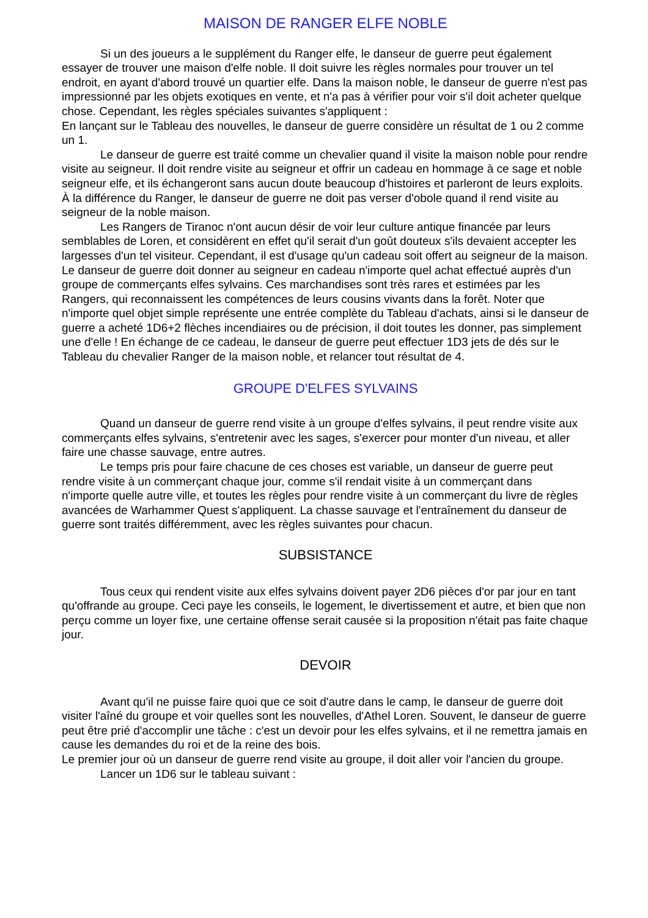MAISON DE RANGER ELFE NOBLE
Si un des joueurs a le supplément du Ranger elfe, le danseur de guerre peut également essayer de trouver une maison d'elfe noble. Il doit suivre les règles normales pour trouver un tel endroit, en ayant d'abord trouvé un quartier elfe. Dans la maison noble, le danseur de guerre n'est pas impressionné par les objets exotiques en vente, et n'a pas à vérifier pour voir s'il doit acheter quelque chose. Cependant, les règles spéciales suivantes s'appliquent :
En lançant sur le Tableau des nouvelles, le danseur de guerre considère un résultat de 1 ou 2 comme un 1.
Le danseur de guerre est traité comme un chevalier quand il visite la maison noble pour rendre visite au seigneur. Il doit rendre visite au seigneur et offrir un cadeau en hommage à ce sage et noble seigneur elfe, et ils échangeront sans aucun doute beaucoup d'histoires et parleront de leurs exploits. À la différence du Ranger, le danseur de guerre ne doit pas verser d'obole quand il rend visite au seigneur de la noble maison.
Les Rangers de Tiranoc n'ont aucun désir de voir leur culture antique financée par leurs semblables de Loren, et considèrent en effet qu'il serait d'un goût douteux s'ils devaient accepter les largesses d'un tel visiteur. Cependant, il est d'usage qu'un cadeau soit offert au seigneur de la maison. Le danseur de guerre doit donner au seigneur en cadeau n'importe quel achat effectué auprès d'un groupe de commerçants elfes sylvains. Ces marchandises sont très rares et estimées par les Rangers, qui reconnaissent les compétences de leurs cousins vivants dans la forêt. Noter que n'importe quel objet simple représente une entrée complète du Tableau d'achats, ainsi si le danseur de guerre a acheté 1D6+2 flèches incendiaires ou de précision, il doit toutes les donner, pas simplement une d'elle ! En échange de ce cadeau, le danseur de guerre peut effectuer 1D3 jets de dés sur le Tableau du chevalier Ranger de la maison noble, et relancer tout résultat de 4.
GROUPE D'ELFES SYLVAINS
Quand un danseur de guerre rend visite à un groupe d'elfes sylvains, il peut rendre visite aux commerçants elfes sylvains, s'entretenir avec les sages, s'exercer pour monter d'un niveau, et aller faire une chasse sauvage, entre autres.
Le temps pris pour faire chacune de ces choses est variable, un danseur de guerre peut rendre visite à un commerçant chaque jour, comme s'il rendait visite à un commerçant dans
n'importe quelle autre ville, et toutes les règles pour rendre visite à un commerçant du livre de règles avancées de Warhammer Quest s'appliquent. La chasse sauvage et l'entraînement du danseur de guerre sont traités différemment, avec les règles suivantes pour chacun.
SUBSISTANCE
Tous ceux qui rendent visite aux elfes sylvains doivent payer 2D6 pièces d'or par jour en tant qu'offrande au groupe. Ceci paye les conseils, le logement, le divertissement et autre, et bien que non perçu comme un loyer fixe, une certaine offense serait causée si la proposition n'était pas faite chaque jour.
DEVOIR
Avant qu'il ne puisse faire quoi que ce soit d'autre dans le camp, le danseur de guerre doit visiter l'aîné du groupe et voir quelles sont les nouvelles, d'Athel Loren. Souvent, le danseur de guerre peut être prié d'accomplir une tâche : c'est un devoir pour les elfes sylvains, et il ne remettra jamais en cause les demandes du roi et de la reine des bois.
Le premier jour où un danseur de guerre rend visite au groupe, il doit aller voir l'ancien du groupe.
Lancer un 1D6 sur le tableau suivant :